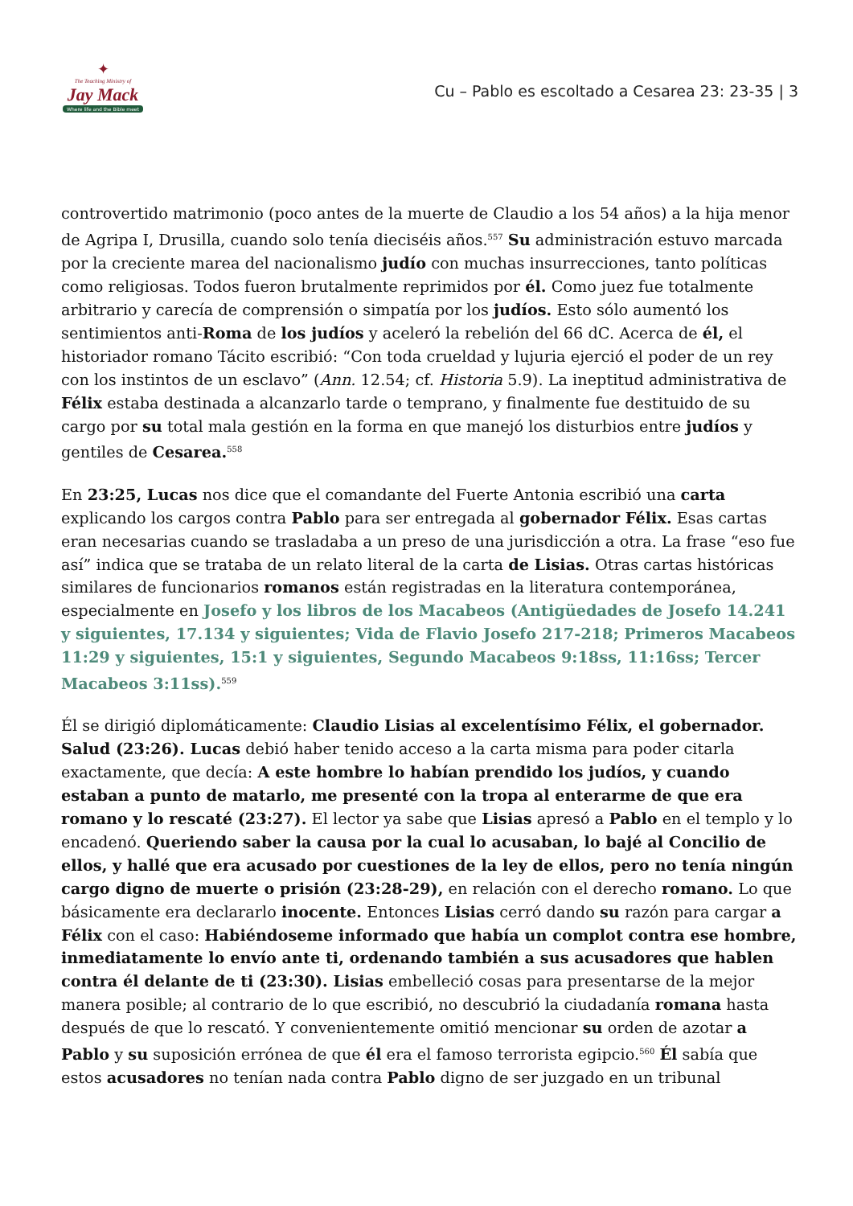✦
The Teaching Ministry of
Jay Mack
Where life and the Bible meet
Cu – Pablo es escoltado a Cesarea 23: 23-35 | 3
controvertido matrimonio (poco antes de la muerte de Claudio a los 54 años) a la hija menor de Agripa I, Drusilla, cuando solo tenía dieciséis años.<sup>557</sup> Su administración estuvo marcada por la creciente marea del nacionalismo judío con muchas insurrecciones, tanto políticas como religiosas. Todos fueron brutalmente reprimidos por él. Como juez fue totalmente arbitrario y carecía de comprensión o simpatía por los judíos. Esto sólo aumentó los sentimientos anti-Roma de los judíos y aceleró la rebelión del 66 dC. Acerca de él, el historiador romano Tácito escribió: “Con toda crueldad y lujuria ejerció el poder de un rey con los instintos de un esclavo” (Ann. 12.54; cf. Historia 5.9). La ineptitud administrativa de Félix estaba destinada a alcanzarlo tarde o temprano, y finalmente fue destituido de su cargo por su total mala gestión en la forma en que manejó los disturbios entre judíos y gentiles de Cesarea.<sup>558</sup>
En 23:25, Lucas nos dice que el comandante del Fuerte Antonia escribió una carta explicando los cargos contra Pablo para ser entregada al gobernador Félix. Esas cartas eran necesarias cuando se trasladaba a un preso de una jurisdicción a otra. La frase “eso fue así” indica que se trataba de un relato literal de la carta de Lisias. Otras cartas históricas similares de funcionarios romanos están registradas en la literatura contemporánea, especialmente en Josefo y los libros de los Macabeos (Antigüedades de Josefo 14.241 y siguientes, 17.134 y siguientes; Vida de Flavio Josefo 217-218; Primeros Macabeos 11:29 y siguientes, 15:1 y siguientes, Segundo Macabeos 9:18ss, 11:16ss; Tercer Macabeos 3:11ss).<sup>559</sup>
Él se dirigió diplomáticamente: Claudio Lisias al excelentísimo Félix, el gobernador. Salud (23:26). Lucas debió haber tenido acceso a la carta misma para poder citarla exactamente, que decía: A este hombre lo habían prendido los judíos, y cuando estaban a punto de matarlo, me presenté con la tropa al enterarme de que era romano y lo rescaté (23:27). El lector ya sabe que Lisias apresó a Pablo en el templo y lo encadenó. Queriendo saber la causa por la cual lo acusaban, lo bajé al Concilio de ellos, y hallé que era acusado por cuestiones de la ley de ellos, pero no tenía ningún cargo digno de muerte o prisión (23:28-29), en relación con el derecho romano. Lo que básicamente era declararlo inocente. Entonces Lisias cerró dando su razón para cargar a Félix con el caso: Habiéndoseme informado que había un complot contra ese hombre, inmediatamente lo envío ante ti, ordenando también a sus acusadores que hablen contra él delante de ti (23:30). Lisias embelleció cosas para presentarse de la mejor manera posible; al contrario de lo que escribió, no descubrió la ciudadanía romana hasta después de que lo rescató. Y convenientemente omitió mencionar su orden de azotar a Pablo y su suposición errónea de que él era el famoso terrorista egipcio.<sup>560</sup> Él sabía que estos acusadores no tenían nada contra Pablo digno de ser juzgado en un tribunal